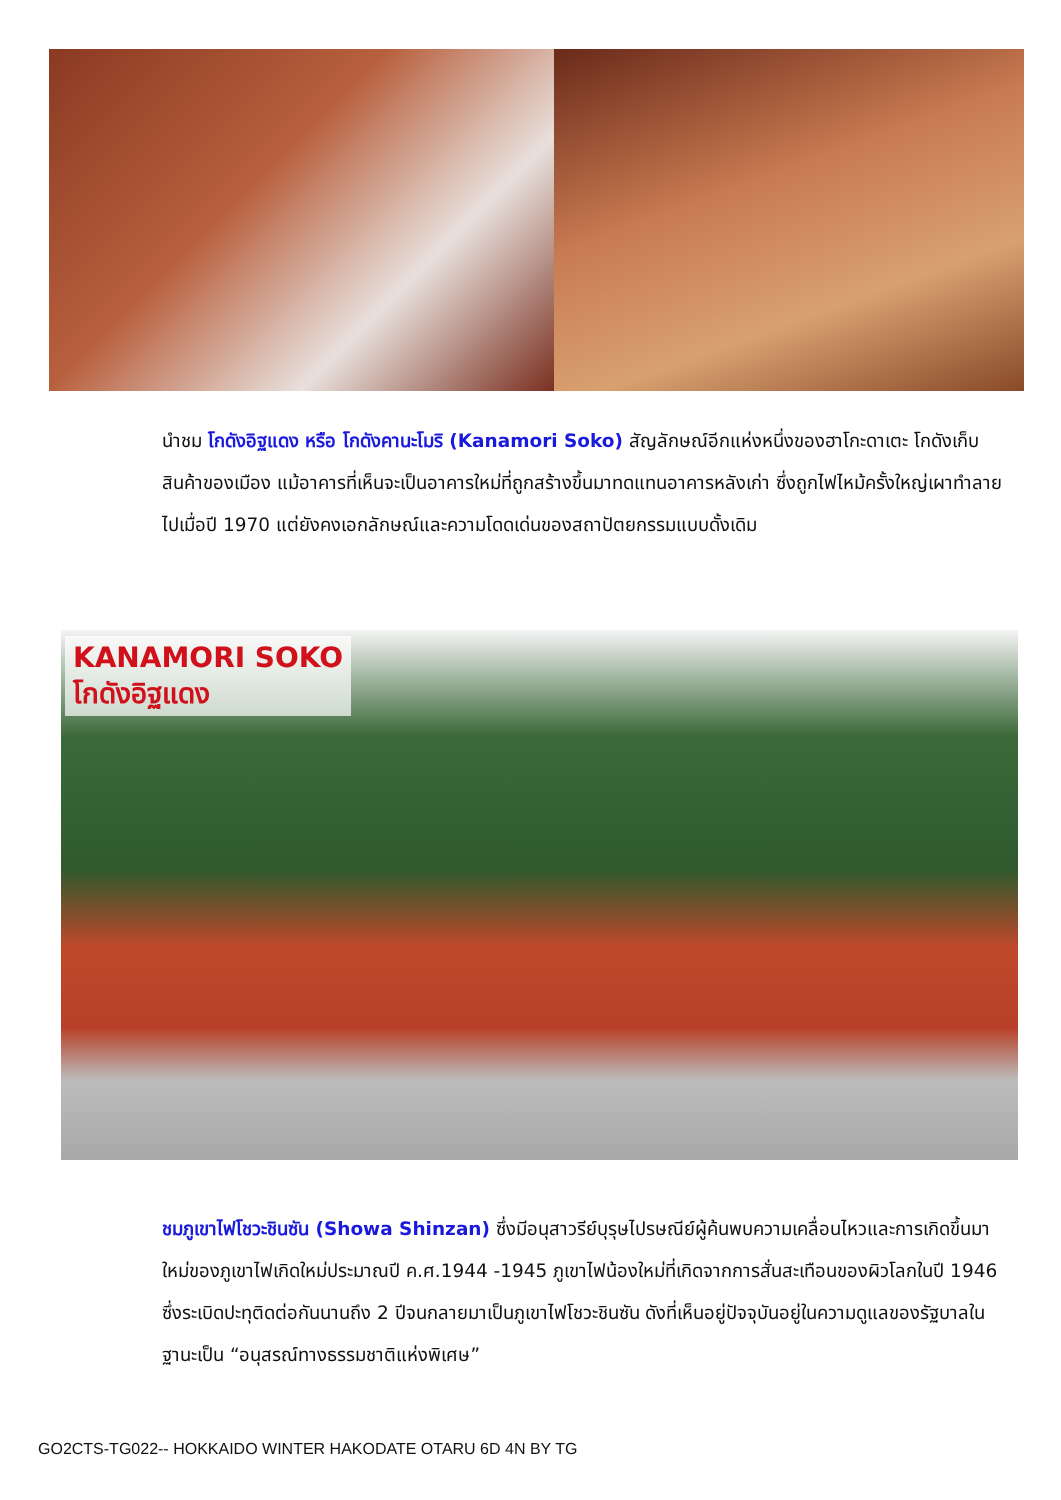นำชม โกดังอิฐแดง หรือ โกดังคานะโมริ (Kanamori Soko) สัญลักษณ์อีกแห่งหนึ่งของฮาโกะดาเตะ โกดังเก็บสินค้าของเมือง แม้อาคารที่เห็นจะเป็นอาคารใหม่ที่ถูกสร้างขึ้นมาทดแทนอาคารหลังเก่า ซึ่งถูกไฟไหม้ครั้งใหญ่เผาทำลายไปเมื่อปี 1970 แต่ยังคงเอกลักษณ์และความโดดเด่นของสถาปัตยกรรมแบบดั้งเดิม
KANAMORI SOKO
โกดังอิฐแดง
ชมภูเขาไฟโชวะชินซัน (Showa Shinzan) ซึ่งมีอนุสาวรีย์บุรุษไปรษณีย์ผู้ค้นพบความเคลื่อนไหวและการเกิดขึ้นมาใหม่ของภูเขาไฟเกิดใหม่ประมาณปี ค.ศ.1944 -1945 ภูเขาไฟน้องใหม่ที่เกิดจากการสั่นสะเทือนของผิวโลกในปี 1946 ซึ่งระเบิดปะทุติดต่อกันนานถึง 2 ปีจนกลายมาเป็นภูเขาไฟโชวะชินซัน ดังที่เห็นอยู่ปัจจุบันอยู่ในความดูแลของรัฐบาลในฐานะเป็น “อนุสรณ์ทางธรรมชาติแห่งพิเศษ”
GO2CTS-TG022-- HOKKAIDO WINTER HAKODATE OTARU 6D 4N BY TG